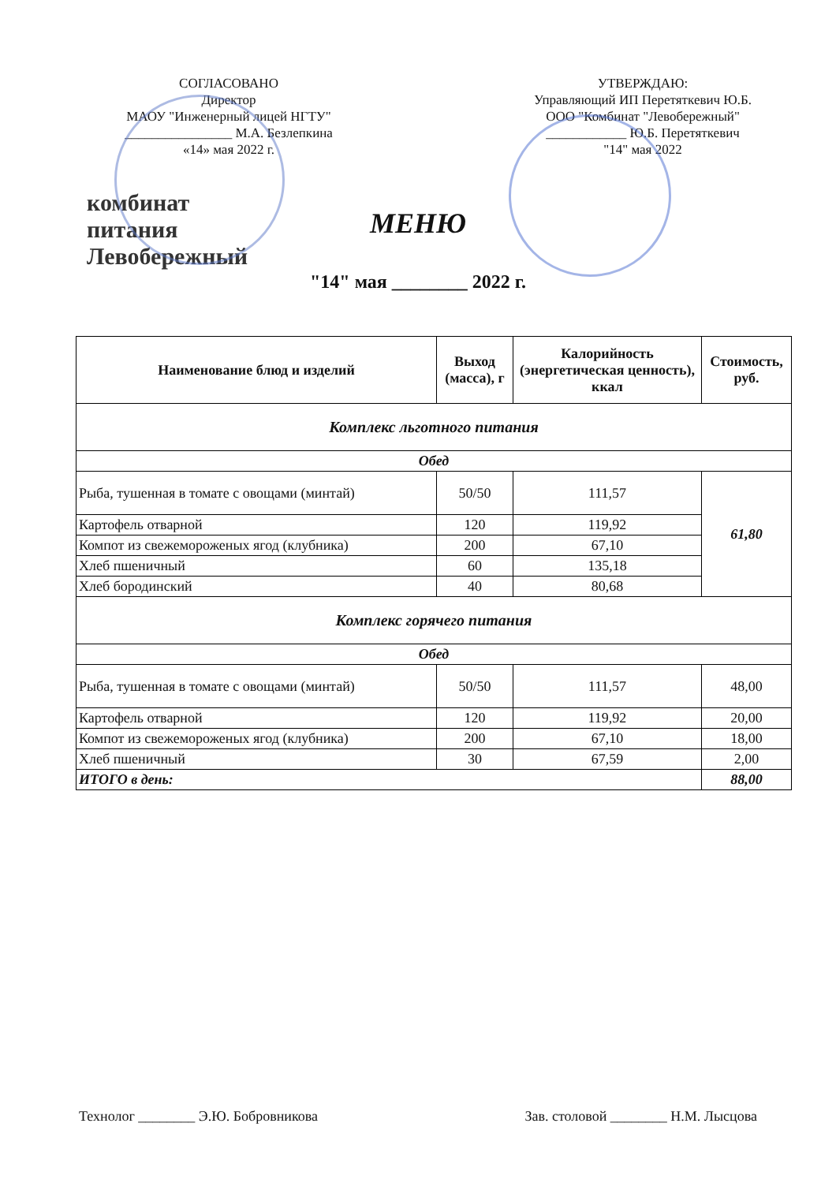СОГЛАСОВАНО
Директор
МАОУ "Инженерный лицей НГТУ"
________________ М.А. Безлепкина
«14» мая 2022 г.
УТВЕРЖДАЮ:
Управляющий ИП Перетяткевич Ю.Б.
ООО "Комбинат "Левобережный"
____________ Ю.Б. Перетяткевич
"14" мая 2022
комбинат питания
Левобережный
МЕНЮ
"14" мая ________ 2022 г.
| Наименование блюд и изделий | Выход (масса), г | Калорийность (энергетическая ценность), ккал | Стоимость, руб. |
| --- | --- | --- | --- |
| Комплекс льготного питания | | | |
| Обед | | | |
| Рыба, тушенная в томате с овощами (минтай) | 50/50 | 111,57 | 61,80 |
| Картофель отварной | 120 | 119,92 | |
| Компот из свежемороженых ягод (клубника) | 200 | 67,10 | |
| Хлеб пшеничный | 60 | 135,18 | |
| Хлеб бородинский | 40 | 80,68 | |
| Комплекс горячего питания | | | |
| Обед | | | |
| Рыба, тушенная в томате с овощами (минтай) | 50/50 | 111,57 | 48,00 |
| Картофель отварной | 120 | 119,92 | 20,00 |
| Компот из свежемороженых ягод (клубника) | 200 | 67,10 | 18,00 |
| Хлеб пшеничный | 30 | 67,59 | 2,00 |
| ИТОГО в день: | | | 88,00 |
Технолог ________ Э.Ю. Бобровникова Зав. столовой ________ Н.М. Лысцова